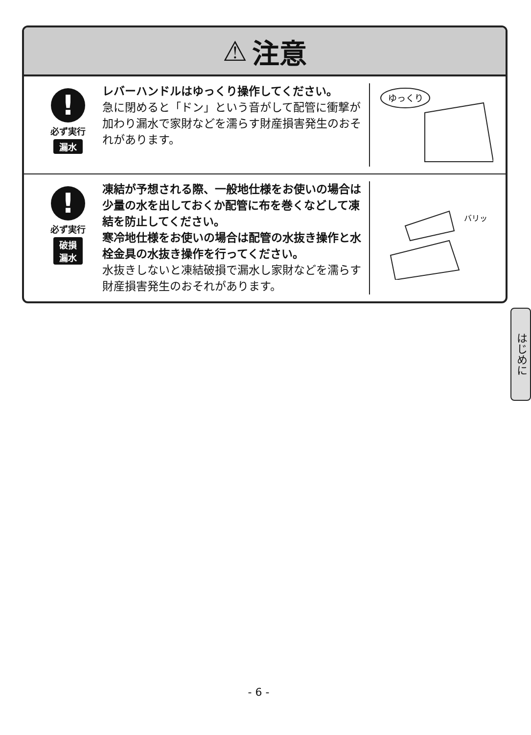⚠ 注意
!
必ず実行
漏水
レバーハンドルはゆっくり操作してください。
急に閉めると「ドン」という音がして配管に衝撃が加わり漏水で家財などを濡らす財産損害発生のおそれがあります。
ゆっくり
!
必ず実行
破損
漏水
凍結が予想される際、一般地仕様をお使いの場合は少量の水を出しておくか配管に布を巻くなどして凍結を防止してください。
寒冷地仕様をお使いの場合は配管の水抜き操作と水栓金具の水抜き操作を行ってください。
水抜きしないと凍結破損で漏水し家財などを濡らす財産損害発生のおそれがあります。
バリッ
はじめに
- 6 -